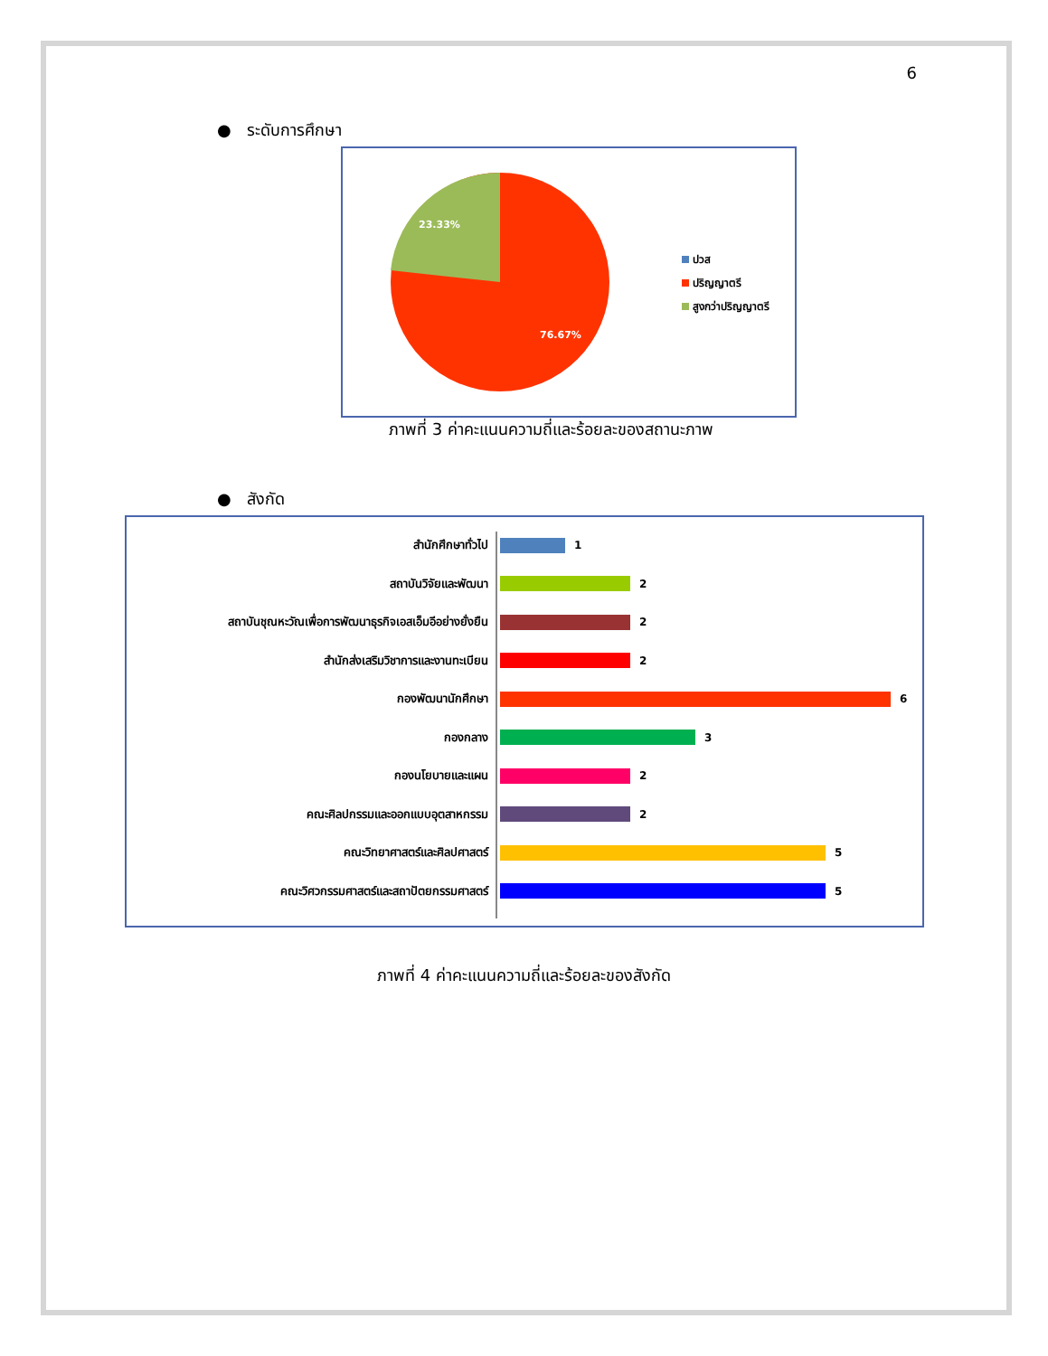6
● ระดับการศึกษา
23.33%
76.67%
ปวส
ปริญญาตรี
สูงกว่าปริญญาตรี
ภาพที่ 3 ค่าคะแนนความถี่และร้อยละของสถานะภาพ
● สังกัด
สำนักศึกษาทั่วไป 1
สถาบันวิจัยและพัฒนา 2
สถาบันชุณหะวัณเพื่อการพัฒนาธุรกิจเอสเอ็มอีอย่างยั่งยืน
2
สำนักส่งเสริมวิชาการและงานทะเบียน 2
กองพัฒนานักศึกษา 6
กองกลาง 3
กองนโยบายและแผน 2
คณะศิลปกรรมและออกแบบอุตสาหกรรม 2
คณะวิทยาศาสตร์และศิลปศาสตร์ 5
คณะวิศวกรรมศาสตร์และสถาปัตยกรรมศาสตร์ 5
ภาพที่ 4 ค่าคะแนนความถี่และร้อยละของสังกัด